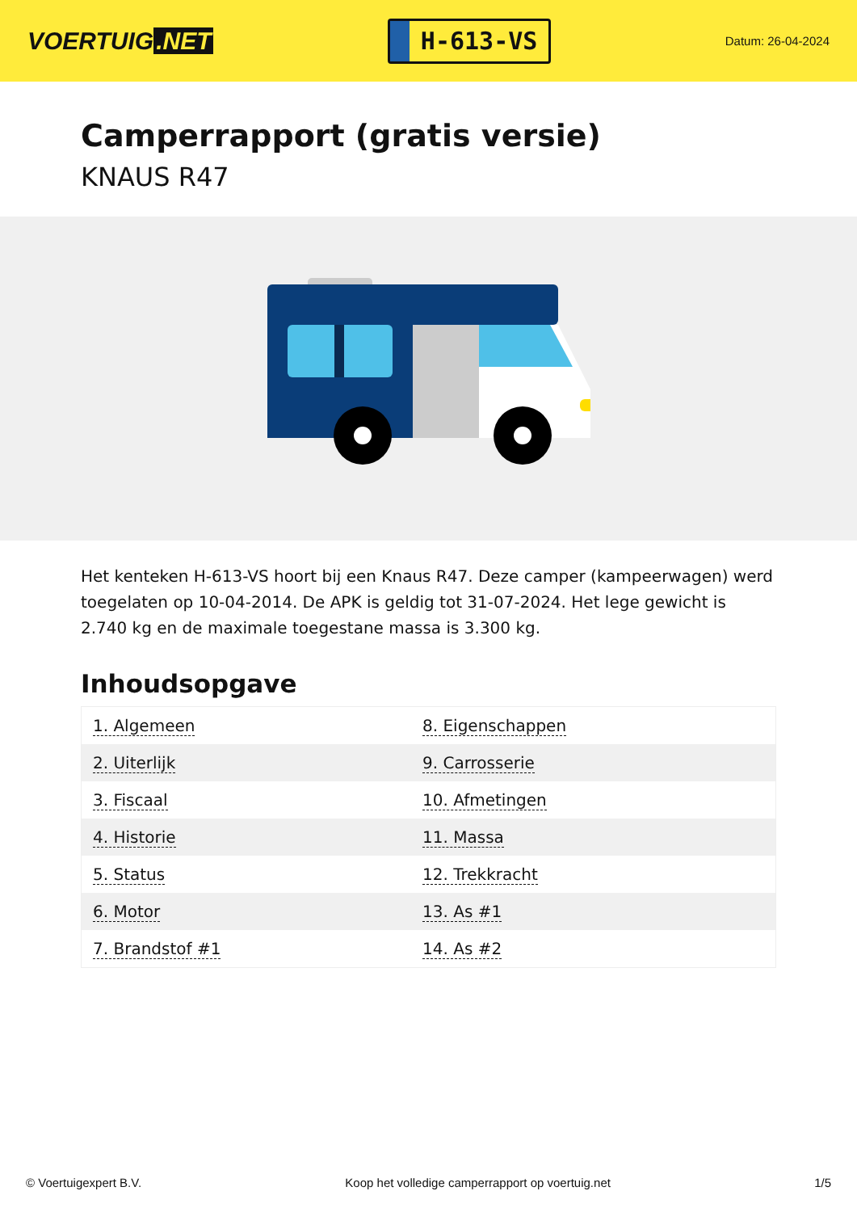VOERTUIG.NET
H-613-VS
Datum: 26-04-2024
Camperrapport (gratis versie)
KNAUS R47
Het kenteken H-613-VS hoort bij een Knaus R47. Deze camper (kampeerwagen) werd toegelaten op 10-04-2014. De APK is geldig tot 31-07-2024. Het lege gewicht is 2.740 kg en de maximale toegestane massa is 3.300 kg.
Inhoudsopgave
| 1. Algemeen | 8. Eigenschappen |
| 2. Uiterlijk | 9. Carrosserie |
| 3. Fiscaal | 10. Afmetingen |
| 4. Historie | 11. Massa |
| 5. Status | 12. Trekkracht |
| 6. Motor | 13. As #1 |
| 7. Brandstof #1 | 14. As #2 |
© Voertuigexpert B.V. Koop het volledige camperrapport op voertuig.net 1/5